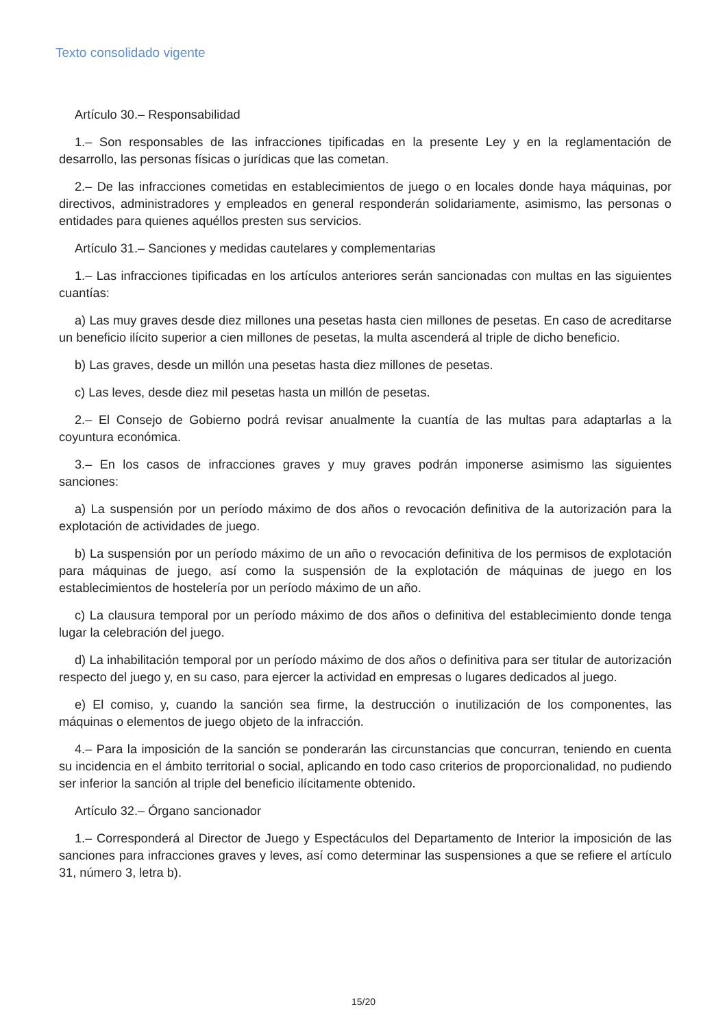Texto consolidado vigente
Artículo 30.– Responsabilidad
1.– Son responsables de las infracciones tipificadas en la presente Ley y en la reglamentación de desarrollo, las personas físicas o jurídicas que las cometan.
2.– De las infracciones cometidas en establecimientos de juego o en locales donde haya máquinas, por directivos, administradores y empleados en general responderán solidariamente, asimismo, las personas o entidades para quienes aquéllos presten sus servicios.
Artículo 31.– Sanciones y medidas cautelares y complementarias
1.– Las infracciones tipificadas en los artículos anteriores serán sancionadas con multas en las siguientes cuantías:
a) Las muy graves desde diez millones una pesetas hasta cien millones de pesetas. En caso de acreditarse un beneficio ilícito superior a cien millones de pesetas, la multa ascenderá al triple de dicho beneficio.
b) Las graves, desde un millón una pesetas hasta diez millones de pesetas.
c) Las leves, desde diez mil pesetas hasta un millón de pesetas.
2.– El Consejo de Gobierno podrá revisar anualmente la cuantía de las multas para adaptarlas a la coyuntura económica.
3.– En los casos de infracciones graves y muy graves podrán imponerse asimismo las siguientes sanciones:
a) La suspensión por un período máximo de dos años o revocación definitiva de la autorización para la explotación de actividades de juego.
b) La suspensión por un período máximo de un año o revocación definitiva de los permisos de explotación para máquinas de juego, así como la suspensión de la explotación de máquinas de juego en los establecimientos de hostelería por un período máximo de un año.
c) La clausura temporal por un período máximo de dos años o definitiva del establecimiento donde tenga lugar la celebración del juego.
d) La inhabilitación temporal por un período máximo de dos años o definitiva para ser titular de autorización respecto del juego y, en su caso, para ejercer la actividad en empresas o lugares dedicados al juego.
e) El comiso, y, cuando la sanción sea firme, la destrucción o inutilización de los componentes, las máquinas o elementos de juego objeto de la infracción.
4.– Para la imposición de la sanción se ponderarán las circunstancias que concurran, teniendo en cuenta su incidencia en el ámbito territorial o social, aplicando en todo caso criterios de proporcionalidad, no pudiendo ser inferior la sanción al triple del beneficio ilícitamente obtenido.
Artículo 32.– Órgano sancionador
1.– Corresponderá al Director de Juego y Espectáculos del Departamento de Interior la imposición de las sanciones para infracciones graves y leves, así como determinar las suspensiones a que se refiere el artículo 31, número 3, letra b).
15/20